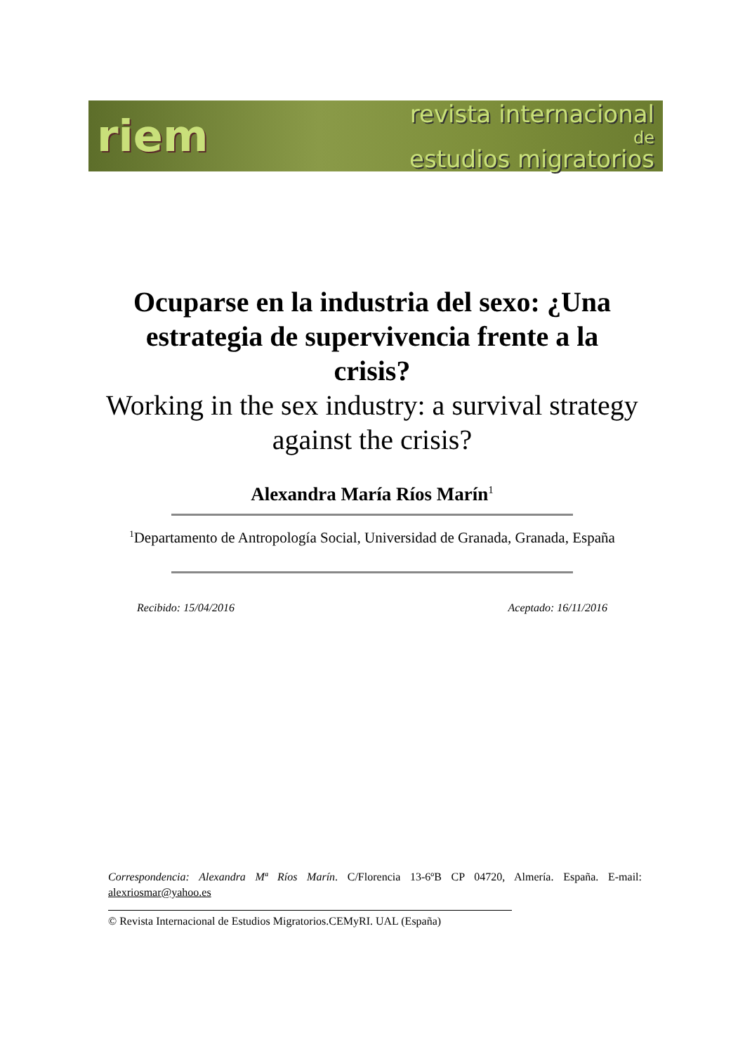riem
revista internacional
de
estudios migratorios
Ocuparse en la industria del sexo: ¿Una estrategia de supervivencia frente a la crisis?
Working in the sex industry: a survival strategy against the crisis?
Alexandra María Ríos Marín<sup>1</sup>
<sup>1</sup> Departamento de Antropología Social, Universidad de Granada, Granada, España
Recibido: 15/04/2016 Aceptado: 16/11/2016
Correspondencia: Alexandra Mª Ríos Marín. C/Florencia 13-6ºB CP 04720, Almería. España. E-mail: alexriosmar@yahoo.es
© Revista Internacional de Estudios Migratorios.CEMyRI. UAL (España)